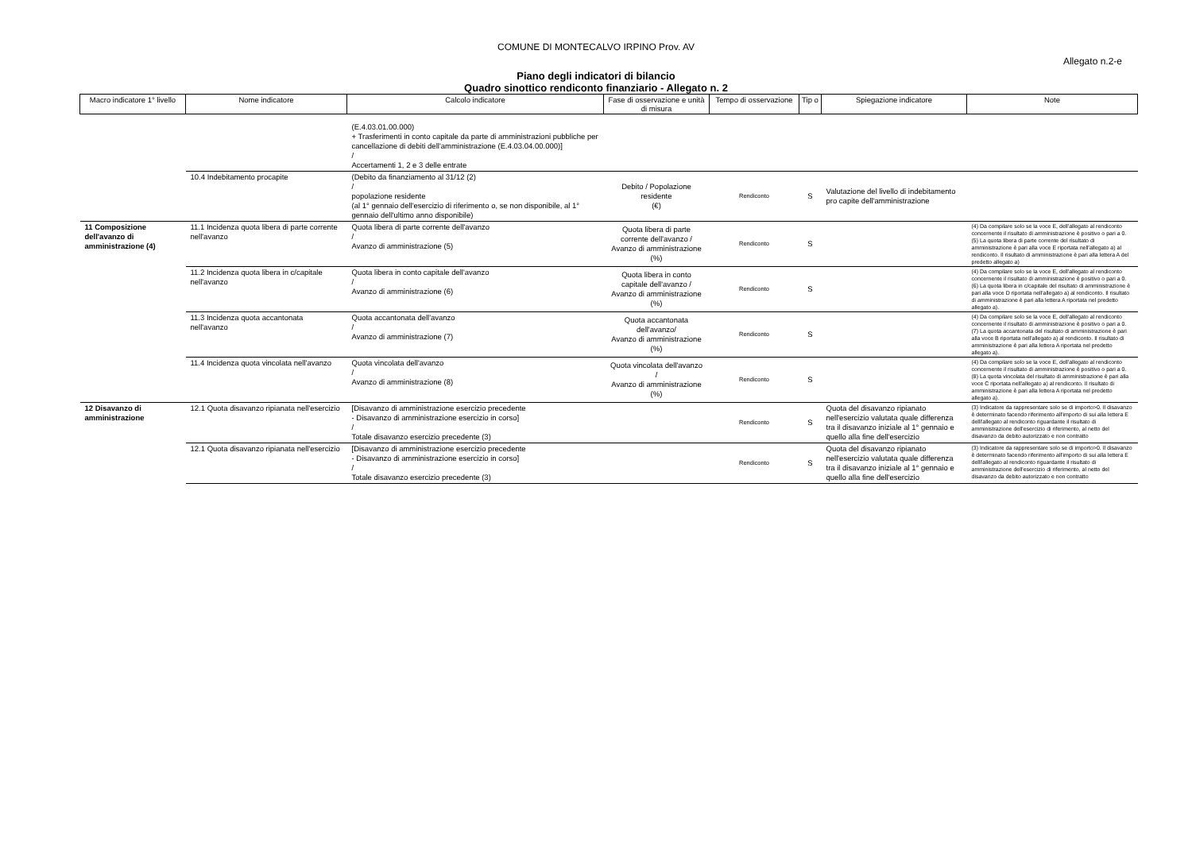COMUNE DI MONTECALVO IRPINO Prov. AV
Allegato n.2-e
Piano degli indicatori di bilancio
Quadro sinottico rendiconto finanziario - Allegato n. 2
| Macro indicatore 1° livello | Nome indicatore | Calcolo indicatore | Fase di osservazione e unità di misura | Tempo di osservazione | Tip o | Spiegazione indicatore | Note |
| --- | --- | --- | --- | --- | --- | --- | --- |
| | | (E.4.03.01.00.000) + Trasferimenti in conto capitale da parte di amministrazioni pubbliche per cancellazione di debiti dell'amministrazione (E.4.03.04.00.000)] / Accertamenti 1, 2 e 3 delle entrate | | | | | |
| | 10.4 Indebitamento procapite | (Debito da finanziamento al 31/12 (2) / popolazione residente (al 1° gennaio dell'esercizio di riferimento o, se non disponibile, al 1° gennaio dell'ultimo anno disponibile) | Debito / Popolazione residente (€) | Rendiconto | S | Valutazione del livello di indebitamento pro capite dell'amministrazione | |
| 11 Composizione dell'avanzo di amministrazione (4) | 11.1 Incidenza quota libera di parte corrente nell'avanzo | Quota libera di parte corrente dell'avanzo / Avanzo di amministrazione (5) | Quota libera di parte corrente dell'avanzo / Avanzo di amministrazione (%) | Rendiconto | S | | (4) Da compilare solo se la voce E, dell'allegato al rendiconto concernente il risultato di amministrazione è positivo o pari a 0. (5) La quota libera di parte corrente del risultato di amministrazione è pari alla voce E riportata nell'allegato a) al rendiconto. Il risultato di amministrazione è pari alla lettera A del predetto allegato a) |
| | 11.2 Incidenza quota libera in c/capitale nell'avanzo | Quota libera in conto capitale dell'avanzo / Avanzo di amministrazione (6) | Quota libera in conto capitale dell'avanzo / Avanzo di amministrazione (%) | Rendiconto | S | | (4) Da compilare solo se la voce E, dell'allegato al rendiconto concernente il risultato di amministrazione è positivo o pari a 0. (6) La quota libera in c/capitale del risultato di amministrazione è pari alla voce D riportata nell'allegato a) al rendiconto. Il risultato di amministrazione è pari alla lettera A riportata nel predetto allegato a). |
| | 11.3 Incidenza quota accantonata nell'avanzo | Quota accantonata dell'avanzo / Avanzo di amministrazione (7) | Quota accantonata dell'avanzo/ Avanzo di amministrazione (%) | Rendiconto | S | | (4) Da compilare solo se la voce E, dell'allegato al rendiconto concernente il risultato di amministrazione è positivo o pari a 0. (7) La quota accantonata del risultato di amministrazione è pari alla voce B riportata nell'allegato a) al rendiconto. Il risultato di amministrazione è pari alla lettera A riportata nel predetto allegato a). |
| | 11.4 Incidenza quota vincolata nell'avanzo | Quota vincolata dell'avanzo / Avanzo di amministrazione (8) | Quota vincolata dell'avanzo / Avanzo di amministrazione (%) | Rendiconto | S | | (4) Da compilare solo se la voce E, dell'allegato al rendiconto concernente il risultato di amministrazione è positivo o pari a 0. (8) La quota vincolata del risultato di amministrazione è pari alla voce C riportata nell'allegato a) al rendiconto. Il risultato di amministrazione è pari alla lettera A riportata nel predetto allegato a). |
| 12 Disavanzo di amministrazione | 12.1 Quota disavanzo ripianata nell'esercizio | [Disavanzo di amministrazione esercizio precedente - Disavanzo di amministrazione esercizio in corso] / Totale disavanzo esercizio precedente (3) | | Rendiconto | S | Quota del disavanzo ripianato nell'esercizio valutata quale differenza tra il disavanzo iniziale al 1° gennaio e quello alla fine dell'esercizio | (3) Indicatore da rappresentare solo se di importo>0. Il disavanzo è determinato facendo riferimento all'importo di sui alla lettera E delll'allegato al rendiconto riguardante il risultato di amministrazione dell'esercizio di riferimento, al netto del disavanzo da debito autorizzato e non contratto |
| | 12.1 Quota disavanzo ripianata nell'esercizio | [Disavanzo di amministrazione esercizio precedente - Disavanzo di amministrazione esercizio in corso] / Totale disavanzo esercizio precedente (3) | | Rendiconto | S | Quota del disavanzo ripianato nell'esercizio valutata quale differenza tra il disavanzo iniziale al 1° gennaio e quello alla fine dell'esercizio | (3) Indicatore da rappresentare solo se di importo>0. Il disavanzo è determinato facendo riferimento all'importo di sui alla lettera E delll'allegato al rendiconto riguardante il risultato di amministrazione dell'esercizio di riferimento, al netto del disavanzo da debito autorizzato e non contratto |